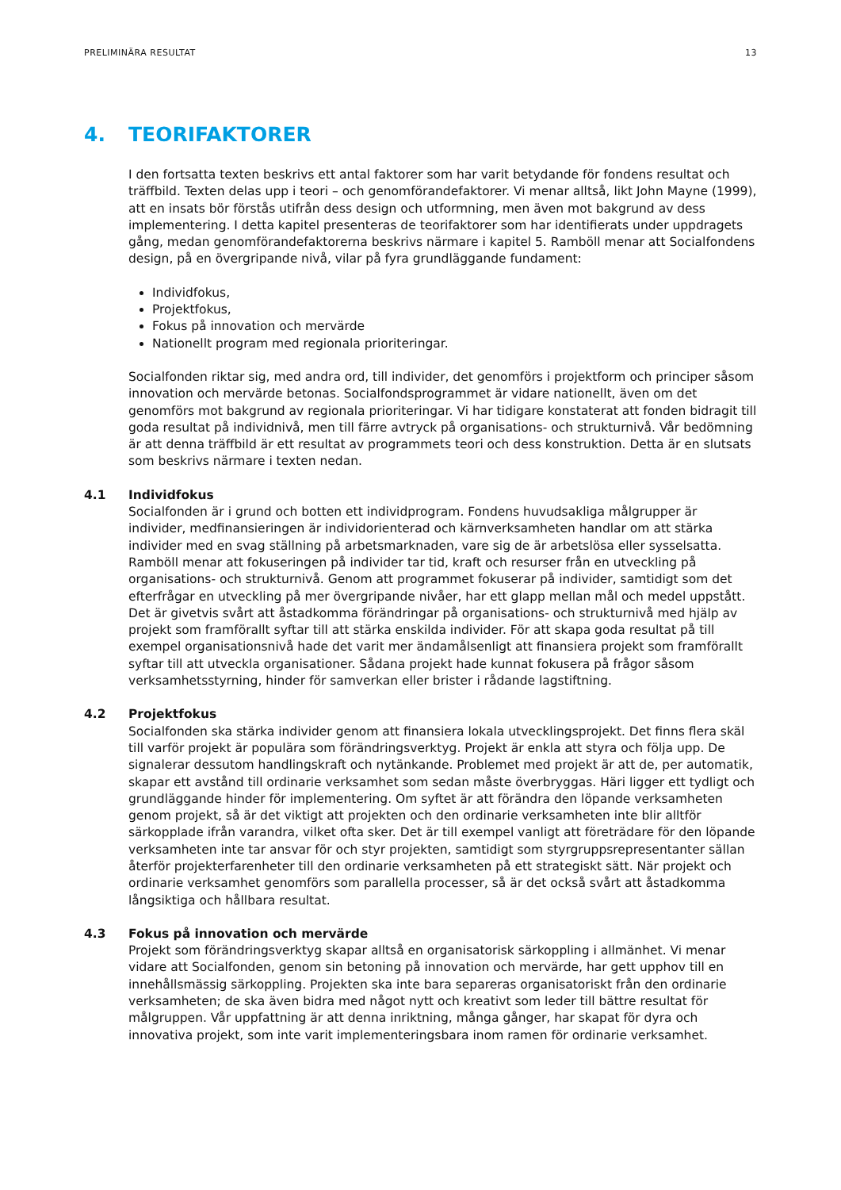PRELIMINÄRA RESULTAT 13
4. TEORIFAKTORER
I den fortsatta texten beskrivs ett antal faktorer som har varit betydande för fondens resultat och träffbild. Texten delas upp i teori – och genomförandefaktorer. Vi menar alltså, likt John Mayne (1999), att en insats bör förstås utifrån dess design och utformning, men även mot bakgrund av dess implementering. I detta kapitel presenteras de teorifaktorer som har identifierats under uppdragets gång, medan genomförandefaktorerna beskrivs närmare i kapitel 5. Ramböll menar att Socialfondens design, på en övergripande nivå, vilar på fyra grundläggande fundament:
Individfokus,
Projektfokus,
Fokus på innovation och mervärde
Nationellt program med regionala prioriteringar.
Socialfonden riktar sig, med andra ord, till individer, det genomförs i projektform och principer såsom innovation och mervärde betonas. Socialfondsprogrammet är vidare nationellt, även om det genomförs mot bakgrund av regionala prioriteringar. Vi har tidigare konstaterat att fonden bidragit till goda resultat på individnivå, men till färre avtryck på organisations- och strukturnivå. Vår bedömning är att denna träffbild är ett resultat av programmets teori och dess konstruktion. Detta är en slutsats som beskrivs närmare i texten nedan.
4.1 Individfokus
Socialfonden är i grund och botten ett individprogram. Fondens huvudsakliga målgrupper är individer, medfinansieringen är individorienterad och kärnverksamheten handlar om att stärka individer med en svag ställning på arbetsmarknaden, vare sig de är arbetslösa eller sysselsatta. Ramböll menar att fokuseringen på individer tar tid, kraft och resurser från en utveckling på organisations- och strukturnivå. Genom att programmet fokuserar på individer, samtidigt som det efterfrågar en utveckling på mer övergripande nivåer, har ett glapp mellan mål och medel uppstått. Det är givetvis svårt att åstadkomma förändringar på organisations- och strukturnivå med hjälp av projekt som framförallt syftar till att stärka enskilda individer. För att skapa goda resultat på till exempel organisationsnivå hade det varit mer ändamålsenligt att finansiera projekt som framförallt syftar till att utveckla organisationer. Sådana projekt hade kunnat fokusera på frågor såsom verksamhetsstyrning, hinder för samverkan eller brister i rådande lagstiftning.
4.2 Projektfokus
Socialfonden ska stärka individer genom att finansiera lokala utvecklingsprojekt. Det finns flera skäl till varför projekt är populära som förändringsverktyg. Projekt är enkla att styra och följa upp. De signalerar dessutom handlingskraft och nytänkande. Problemet med projekt är att de, per automatik, skapar ett avstånd till ordinarie verksamhet som sedan måste överbryggas. Häri ligger ett tydligt och grundläggande hinder för implementering. Om syftet är att förändra den löpande verksamheten genom projekt, så är det viktigt att projekten och den ordinarie verksamheten inte blir alltför särkopplade ifrån varandra, vilket ofta sker. Det är till exempel vanligt att företrädare för den löpande verksamheten inte tar ansvar för och styr projekten, samtidigt som styrgruppsrepresentanter sällan återför projekterfarenheter till den ordinarie verksamheten på ett strategiskt sätt. När projekt och ordinarie verksamhet genomförs som parallella processer, så är det också svårt att åstadkomma långsiktiga och hållbara resultat.
4.3 Fokus på innovation och mervärde
Projekt som förändringsverktyg skapar alltså en organisatorisk särkoppling i allmänhet. Vi menar vidare att Socialfonden, genom sin betoning på innovation och mervärde, har gett upphov till en innehållsmässig särkoppling. Projekten ska inte bara separeras organisatoriskt från den ordinarie verksamheten; de ska även bidra med något nytt och kreativt som leder till bättre resultat för målgruppen. Vår uppfattning är att denna inriktning, många gånger, har skapat för dyra och innovativa projekt, som inte varit implementeringsbara inom ramen för ordinarie verksamhet.